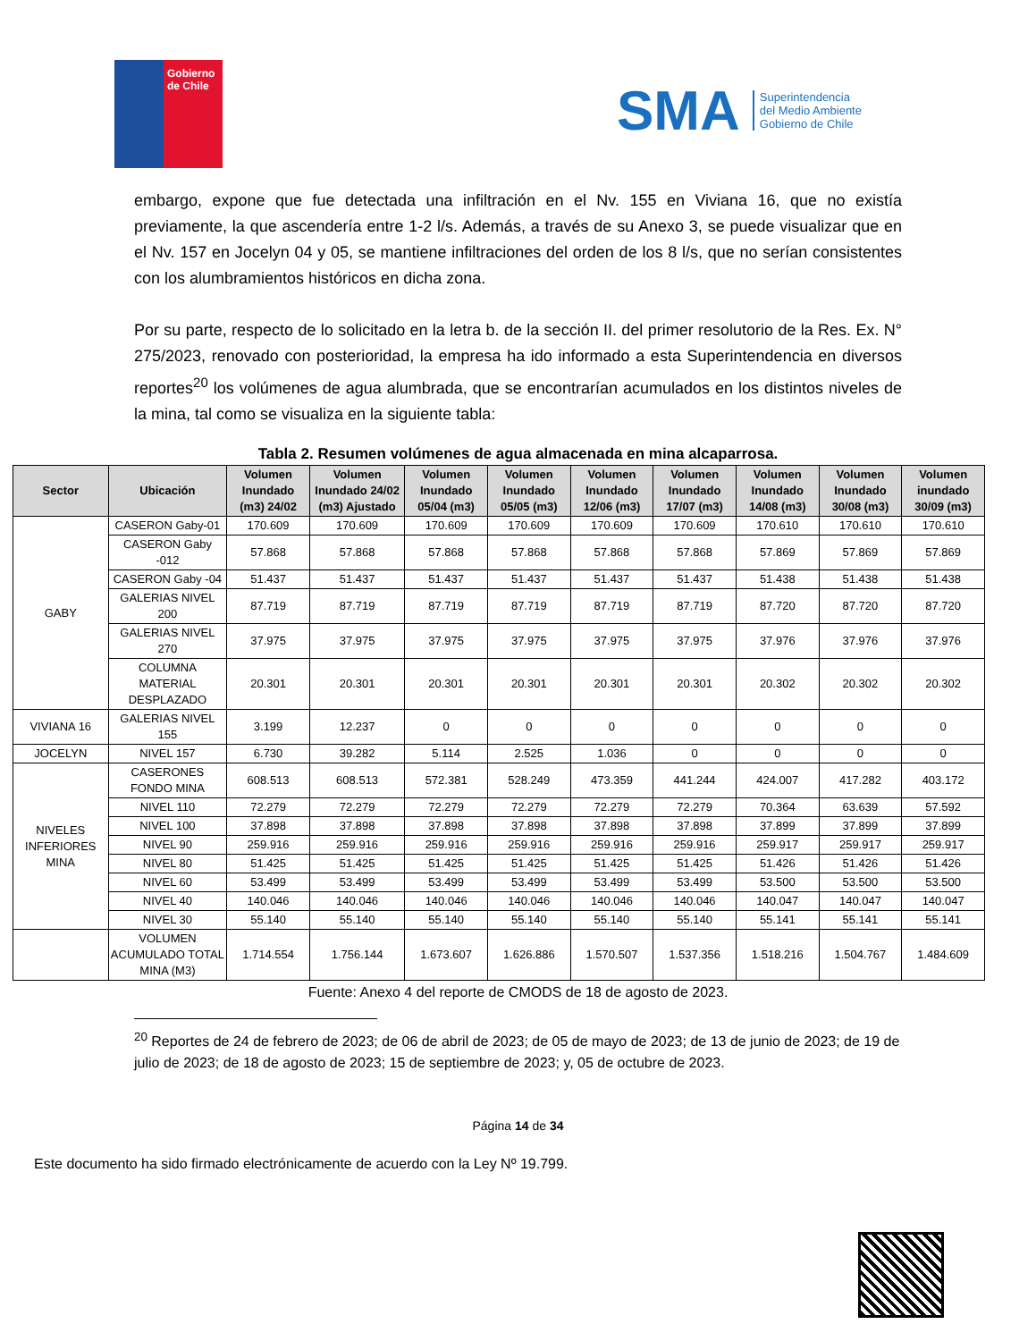Gobierno de Chile
SMA
Superintendencia
del Medio Ambiente
Gobierno de Chile
embargo, expone que fue detectada una infiltración en el Nv. 155 en Viviana 16, que no existía previamente, la que ascendería entre 1-2 l/s. Además, a través de su Anexo 3, se puede visualizar que en el Nv. 157 en Jocelyn 04 y 05, se mantiene infiltraciones del orden de los 8 l/s, que no serían consistentes con los alumbramientos históricos en dicha zona.
Por su parte, respecto de lo solicitado en la letra b. de la sección II. del primer resolutorio de la Res. Ex. N° 275/2023, renovado con posterioridad, la empresa ha ido informado a esta Superintendencia en diversos reportes<sup>20</sup> los volúmenes de agua alumbrada, que se encontrarían acumulados en los distintos niveles de la mina, tal como se visualiza en la siguiente tabla:
Tabla 2. Resumen volúmenes de agua almacenada en mina alcaparrosa.
| Sector | Ubicación | Volumen Inundado (m3) 24/02 | Volumen Inundado 24/02 (m3) Ajustado | Volumen Inundado 05/04 (m3) | Volumen Inundado 05/05 (m3) | Volumen Inundado 12/06 (m3) | Volumen Inundado 17/07 (m3) | Volumen Inundado 14/08 (m3) | Volumen Inundado 30/08 (m3) | Volumen inundado 30/09 (m3) |
| --- | --- | --- | --- | --- | --- | --- | --- | --- | --- | --- |
| GABY | CASERON Gaby-01 | 170.609 | 170.609 | 170.609 | 170.609 | 170.609 | 170.609 | 170.610 | 170.610 | 170.610 |
| | CASERON Gaby -012 | 57.868 | 57.868 | 57.868 | 57.868 | 57.868 | 57.868 | 57.869 | 57.869 | 57.869 |
| | CASERON Gaby -04 | 51.437 | 51.437 | 51.437 | 51.437 | 51.437 | 51.437 | 51.438 | 51.438 | 51.438 |
| | GALERIAS NIVEL 200 | 87.719 | 87.719 | 87.719 | 87.719 | 87.719 | 87.719 | 87.720 | 87.720 | 87.720 |
| | GALERIAS NIVEL 270 | 37.975 | 37.975 | 37.975 | 37.975 | 37.975 | 37.975 | 37.976 | 37.976 | 37.976 |
| | COLUMNA MATERIAL DESPLAZADO | 20.301 | 20.301 | 20.301 | 20.301 | 20.301 | 20.301 | 20.302 | 20.302 | 20.302 |
| VIVIANA 16 | GALERIAS NIVEL 155 | 3.199 | 12.237 | 0 | 0 | 0 | 0 | 0 | 0 | 0 |
| JOCELYN | NIVEL 157 | 6.730 | 39.282 | 5.114 | 2.525 | 1.036 | 0 | 0 | 0 | 0 |
| NIVELES INFERIORES MINA | CASERONES FONDO MINA | 608.513 | 608.513 | 572.381 | 528.249 | 473.359 | 441.244 | 424.007 | 417.282 | 403.172 |
| | NIVEL 110 | 72.279 | 72.279 | 72.279 | 72.279 | 72.279 | 72.279 | 70.364 | 63.639 | 57.592 |
| | NIVEL 100 | 37.898 | 37.898 | 37.898 | 37.898 | 37.898 | 37.898 | 37.899 | 37.899 | 37.899 |
| | NIVEL 90 | 259.916 | 259.916 | 259.916 | 259.916 | 259.916 | 259.916 | 259.917 | 259.917 | 259.917 |
| | NIVEL 80 | 51.425 | 51.425 | 51.425 | 51.425 | 51.425 | 51.425 | 51.426 | 51.426 | 51.426 |
| | NIVEL 60 | 53.499 | 53.499 | 53.499 | 53.499 | 53.499 | 53.499 | 53.500 | 53.500 | 53.500 |
| | NIVEL 40 | 140.046 | 140.046 | 140.046 | 140.046 | 140.046 | 140.046 | 140.047 | 140.047 | 140.047 |
| | NIVEL 30 | 55.140 | 55.140 | 55.140 | 55.140 | 55.140 | 55.140 | 55.141 | 55.141 | 55.141 |
| | VOLUMEN ACUMULADO TOTAL MINA (M3) | 1.714.554 | 1.756.144 | 1.673.607 | 1.626.886 | 1.570.507 | 1.537.356 | 1.518.216 | 1.504.767 | 1.484.609 |
Fuente: Anexo 4 del reporte de CMODS de 18 de agosto de 2023.
<sup>20</sup> Reportes de 24 de febrero de 2023; de 06 de abril de 2023; de 05 de mayo de 2023; de 13 de junio de 2023; de 19 de julio de 2023; de 18 de agosto de 2023; 15 de septiembre de 2023; y, 05 de octubre de 2023.
Página 14 de 34
Este documento ha sido firmado electrónicamente de acuerdo con la Ley Nº 19.799.